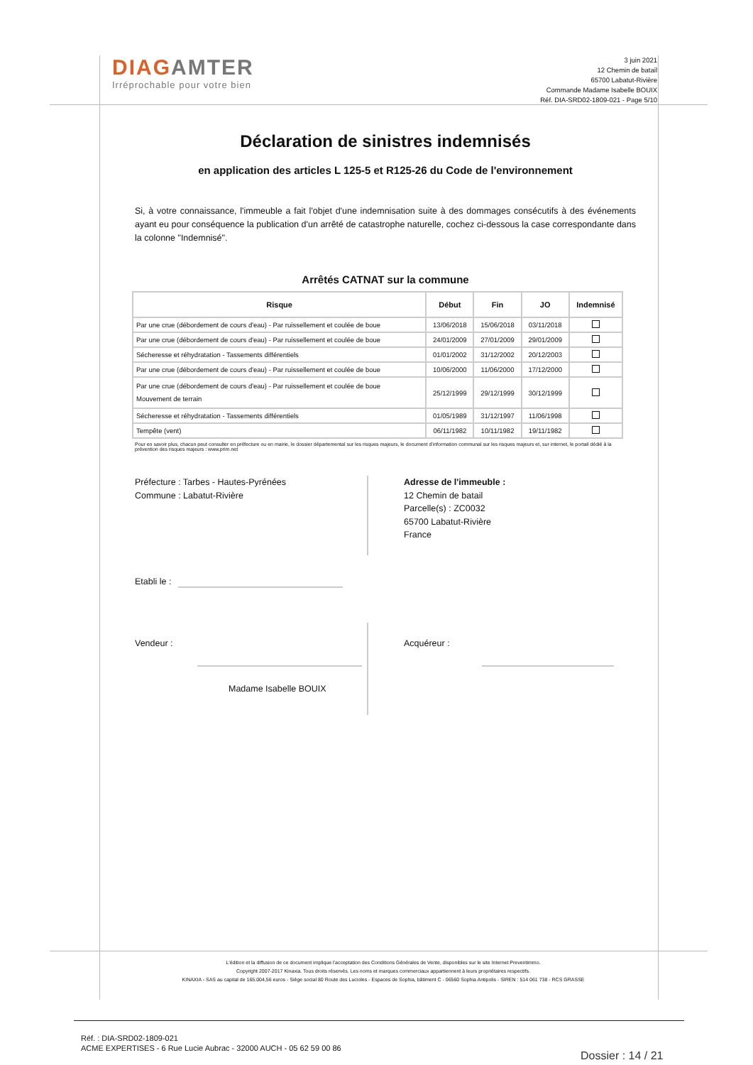DIAGAMTER
Irréprochable pour votre bien
3 juin 2021
12 Chemin de batail
65700 Labatut-Rivière
Commande Madame Isabelle BOUIX
Réf. DIA-SRD02-1809-021 - Page 5/10
Déclaration de sinistres indemnisés
en application des articles L 125-5 et R125-26 du Code de l'environnement
Si, à votre connaissance, l'immeuble a fait l'objet d'une indemnisation suite à des dommages consécutifs à des événements ayant eu pour conséquence la publication d'un arrêté de catastrophe naturelle, cochez ci-dessous la case correspondante dans la colonne "Indemnisé".
Arrêtés CATNAT sur la commune
| Risque | Début | Fin | JO | Indemnisé |
| --- | --- | --- | --- | --- |
| Par une crue (débordement de cours d'eau) - Par ruissellement et coulée de boue | 13/06/2018 | 15/06/2018 | 03/11/2018 | |
| Par une crue (débordement de cours d'eau) - Par ruissellement et coulée de boue | 24/01/2009 | 27/01/2009 | 29/01/2009 | |
| Sécheresse et réhydratation - Tassements différentiels | 01/01/2002 | 31/12/2002 | 20/12/2003 | |
| Par une crue (débordement de cours d'eau) - Par ruissellement et coulée de boue | 10/06/2000 | 11/06/2000 | 17/12/2000 | |
| Par une crue (débordement de cours d'eau) - Par ruissellement et coulée de boue Mouvement de terrain | 25/12/1999 | 29/12/1999 | 30/12/1999 | |
| Sécheresse et réhydratation - Tassements différentiels | 01/05/1989 | 31/12/1997 | 11/06/1998 | |
| Tempête (vent) | 06/11/1982 | 10/11/1982 | 19/11/1982 | |
Pour en savoir plus, chacun peut consulter en préfecture ou en mairie, le dossier départemental sur les risques majeurs, le document d'information communal sur les risques majeurs et, sur internet, le portail dédié à la prévention des risques majeurs : www.prim.net
Préfecture : Tarbes - Hautes-Pyrénées
Commune : Labatut-Rivière
Adresse de l'immeuble :
12 Chemin de batail
Parcelle(s) : ZC0032
65700 Labatut-Rivière
France
Etabli le :
Vendeur :
Madame Isabelle BOUIX
Acquéreur :
L'édition et la diffusion de ce document implique l'acceptation des Conditions Générales de Vente, disponibles sur le site Internet Preventimmo.
Copyright 2007-2017 Kinaxia. Tous droits réservés. Les noms et marques commerciaux appartiennent à leurs propriétaires respectifs.
KINAXIA - SAS au capital de 165.004,56 euros - Siège social 80 Route des Lucioles - Espaces de Sophia, bâtiment C - 06560 Sophia Antipolis - SIREN : 514 061 738 - RCS GRASSE
Réf. : DIA-SRD02-1809-021
ACME EXPERTISES - 6 Rue Lucie Aubrac - 32000 AUCH - 05 62 59 00 86
Dossier : 14 / 21